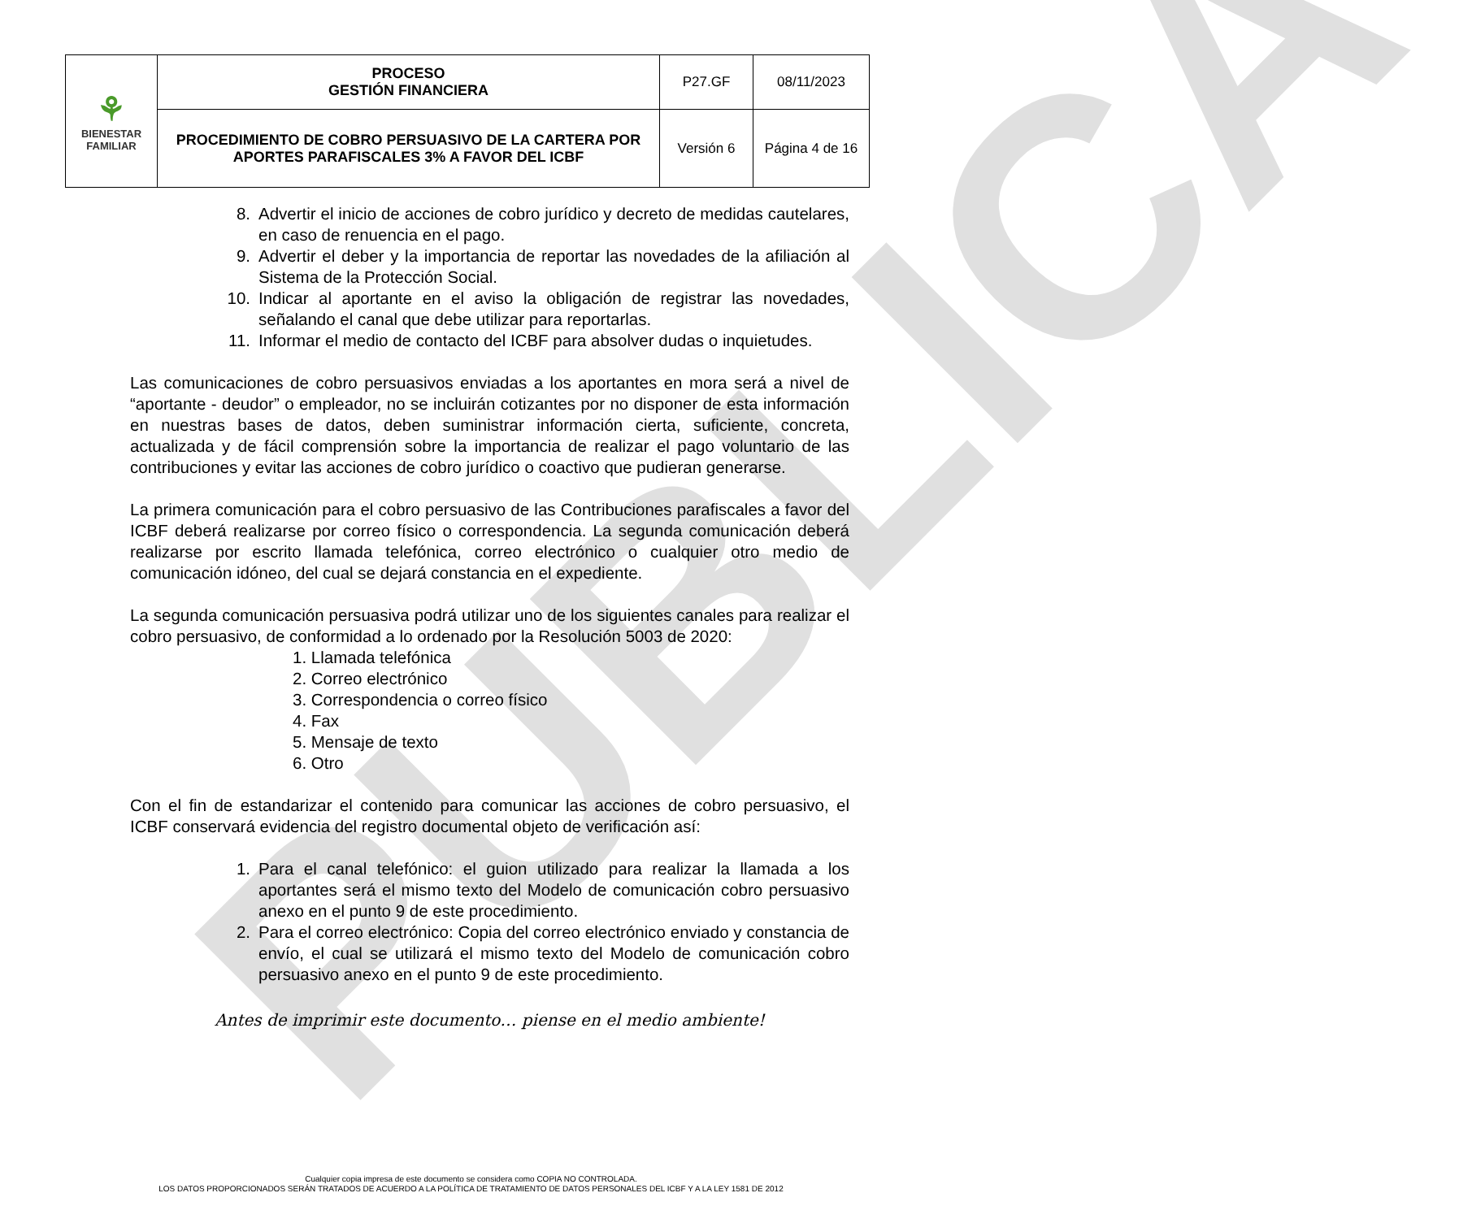PUBLICA
| ⚘ BIENESTAR FAMILIAR | PROCESO GESTIÓN FINANCIERA | P27.GF | 08/11/2023 |
| | PROCEDIMIENTO DE COBRO PERSUASIVO DE LA CARTERA POR APORTES PARAFISCALES 3% A FAVOR DEL ICBF | Versión 6 | Página 4 de 16 |
8. Advertir el inicio de acciones de cobro jurídico y decreto de medidas cautelares, en caso de renuencia en el pago.
9. Advertir el deber y la importancia de reportar las novedades de la afiliación al Sistema de la Protección Social.
10. Indicar al aportante en el aviso la obligación de registrar las novedades, señalando el canal que debe utilizar para reportarlas.
11. Informar el medio de contacto del ICBF para absolver dudas o inquietudes.
Las comunicaciones de cobro persuasivos enviadas a los aportantes en mora será a nivel de “aportante - deudor” o empleador, no se incluirán cotizantes por no disponer de esta información en nuestras bases de datos, deben suministrar información cierta, suficiente, concreta, actualizada y de fácil comprensión sobre la importancia de realizar el pago voluntario de las contribuciones y evitar las acciones de cobro jurídico o coactivo que pudieran generarse.
La primera comunicación para el cobro persuasivo de las Contribuciones parafiscales a favor del ICBF deberá realizarse por correo físico o correspondencia. La segunda comunicación deberá realizarse por escrito llamada telefónica, correo electrónico o cualquier otro medio de comunicación idóneo, del cual se dejará constancia en el expediente.
La segunda comunicación persuasiva podrá utilizar uno de los siguientes canales para realizar el cobro persuasivo, de conformidad a lo ordenado por la Resolución 5003 de 2020:
1. Llamada telefónica
2. Correo electrónico
3. Correspondencia o correo físico
4. Fax
5. Mensaje de texto
6. Otro
Con el fin de estandarizar el contenido para comunicar las acciones de cobro persuasivo, el ICBF conservará evidencia del registro documental objeto de verificación así:
1. Para el canal telefónico: el guion utilizado para realizar la llamada a los aportantes será el mismo texto del Modelo de comunicación cobro persuasivo anexo en el punto 9 de este procedimiento.
2. Para el correo electrónico: Copia del correo electrónico enviado y constancia de envío, el cual se utilizará el mismo texto del Modelo de comunicación cobro persuasivo anexo en el punto 9 de este procedimiento.
Antes de imprimir este documento… piense en el medio ambiente!
Cualquier copia impresa de este documento se considera como COPIA NO CONTROLADA.
LOS DATOS PROPORCIONADOS SERÁN TRATADOS DE ACUERDO A LA POLÍTICA DE TRATAMIENTO DE DATOS PERSONALES DEL ICBF Y A LA LEY 1581 DE 2012